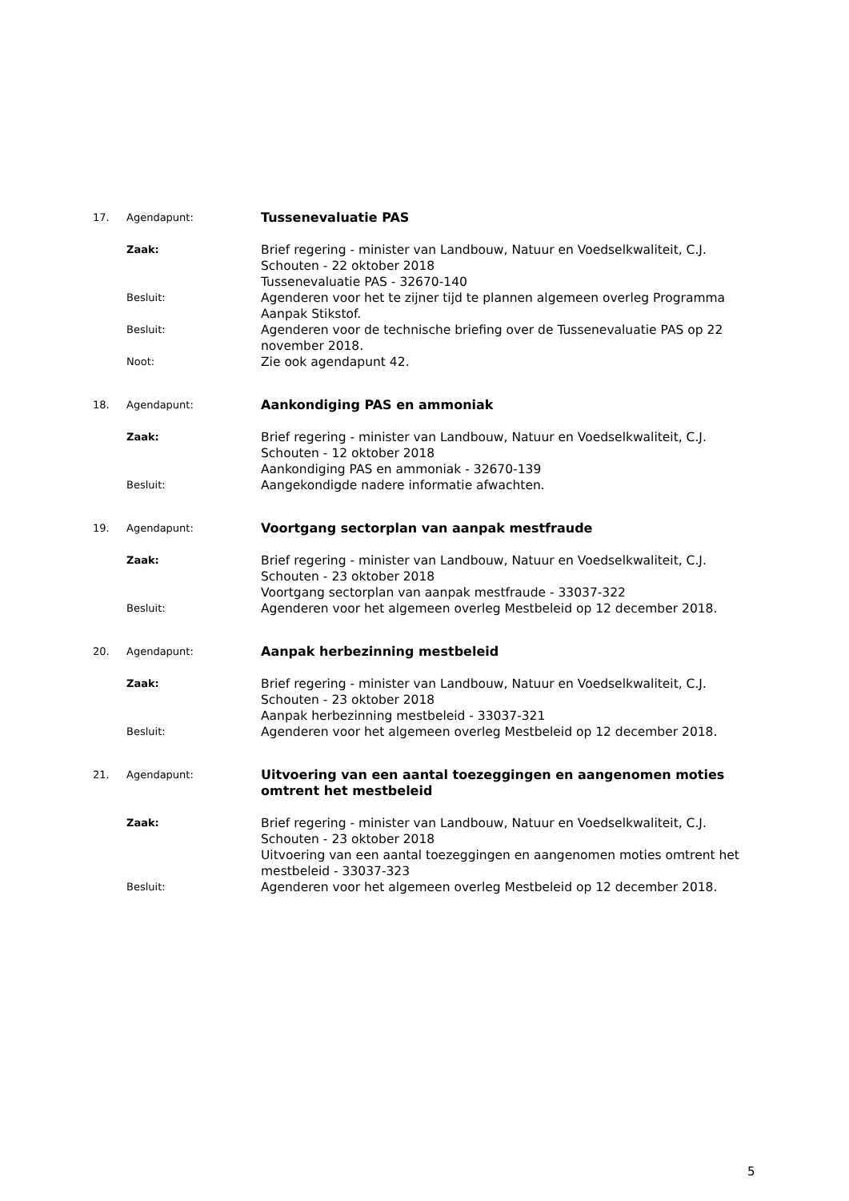| 17. | Agendapunt: | Tussenevaluatie PAS |
| | Zaak: | Brief regering - minister van Landbouw, Natuur en Voedselkwaliteit, C.J. Schouten - 22 oktober 2018 Tussenevaluatie PAS - 32670-140 |
| | Besluit: | Agenderen voor het te zijner tijd te plannen algemeen overleg Programma Aanpak Stikstof. |
| | Besluit: | Agenderen voor de technische briefing over de Tussenevaluatie PAS op 22 november 2018. |
| | Noot: | Zie ook agendapunt 42. |
| 18. | Agendapunt: | Aankondiging PAS en ammoniak |
| | Zaak: | Brief regering - minister van Landbouw, Natuur en Voedselkwaliteit, C.J. Schouten - 12 oktober 2018 Aankondiging PAS en ammoniak - 32670-139 |
| | Besluit: | Aangekondigde nadere informatie afwachten. |
| 19. | Agendapunt: | Voortgang sectorplan van aanpak mestfraude |
| | Zaak: | Brief regering - minister van Landbouw, Natuur en Voedselkwaliteit, C.J. Schouten - 23 oktober 2018 Voortgang sectorplan van aanpak mestfraude - 33037-322 |
| | Besluit: | Agenderen voor het algemeen overleg Mestbeleid op 12 december 2018. |
| 20. | Agendapunt: | Aanpak herbezinning mestbeleid |
| | Zaak: | Brief regering - minister van Landbouw, Natuur en Voedselkwaliteit, C.J. Schouten - 23 oktober 2018 Aanpak herbezinning mestbeleid - 33037-321 |
| | Besluit: | Agenderen voor het algemeen overleg Mestbeleid op 12 december 2018. |
| 21. | Agendapunt: | Uitvoering van een aantal toezeggingen en aangenomen moties omtrent het mestbeleid |
| | Zaak: | Brief regering - minister van Landbouw, Natuur en Voedselkwaliteit, C.J. Schouten - 23 oktober 2018 Uitvoering van een aantal toezeggingen en aangenomen moties omtrent het mestbeleid - 33037-323 |
| | Besluit: | Agenderen voor het algemeen overleg Mestbeleid op 12 december 2018. |
5